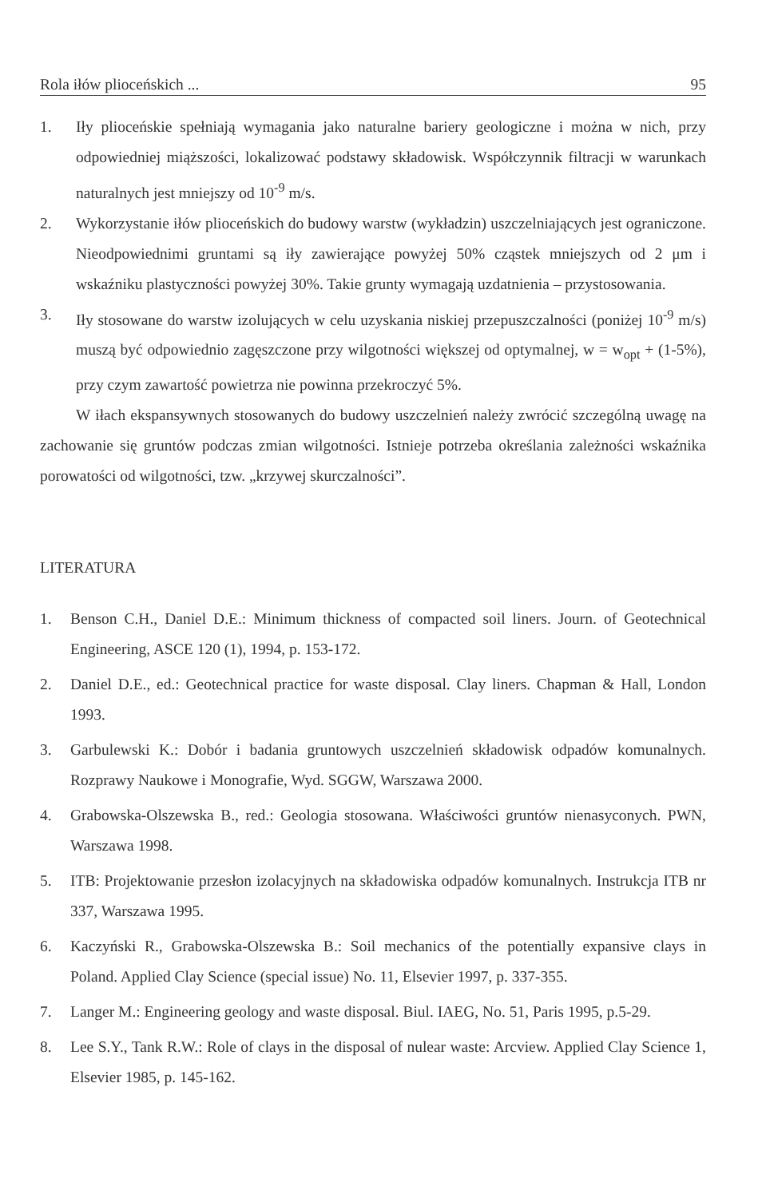Rola iłów plioceńskich ... 95
1. Iły plioceńskie spełniają wymagania jako naturalne bariery geologiczne i można w nich, przy odpowiedniej miąższości, lokalizować podstawy składowisk. Współczynnik filtracji w warunkach naturalnych jest mniejszy od 10<sup>-9</sup> m/s.
2. Wykorzystanie iłów plioceńskich do budowy warstw (wykładzin) uszczelniających jest ograniczone. Nieodpowiednimi gruntami są iły zawierające powyżej 50% cząstek mniejszych od 2 μm i wskaźniku plastyczności powyżej 30%. Takie grunty wymagają uzdatnienia – przystosowania.
3. Iły stosowane do warstw izolujących w celu uzyskania niskiej przepuszczalności (poniżej 10<sup>-9</sup> m/s) muszą być odpowiednio zagęszczone przy wilgotności większej od optymalnej, w = w<sub>opt</sub> + (1-5%), przy czym zawartość powietrza nie powinna przekroczyć 5%.
W iłach ekspansywnych stosowanych do budowy uszczelnień należy zwrócić szczególną uwagę na zachowanie się gruntów podczas zmian wilgotności. Istnieje potrzeba określania zależności wskaźnika porowatości od wilgotności, tzw. „krzywej skurczalności”.
LITERATURA
1. Benson C.H., Daniel D.E.: Minimum thickness of compacted soil liners. Journ. of Geotechnical Engineering, ASCE 120 (1), 1994, p. 153-172.
2. Daniel D.E., ed.: Geotechnical practice for waste disposal. Clay liners. Chapman & Hall, London 1993.
3. Garbulewski K.: Dobór i badania gruntowych uszczelnień składowisk odpadów komunalnych. Rozprawy Naukowe i Monografie, Wyd. SGGW, Warszawa 2000.
4. Grabowska-Olszewska B., red.: Geologia stosowana. Właściwości gruntów nienasyconych. PWN, Warszawa 1998.
5. ITB: Projektowanie przesłon izolacyjnych na składowiska odpadów komunalnych. Instrukcja ITB nr 337, Warszawa 1995.
6. Kaczyński R., Grabowska-Olszewska B.: Soil mechanics of the potentially expansive clays in Poland. Applied Clay Science (special issue) No. 11, Elsevier 1997, p. 337-355.
7. Langer M.: Engineering geology and waste disposal. Biul. IAEG, No. 51, Paris 1995, p.5-29.
8. Lee S.Y., Tank R.W.: Role of clays in the disposal of nulear waste: Arcview. Applied Clay Science 1, Elsevier 1985, p. 145-162.